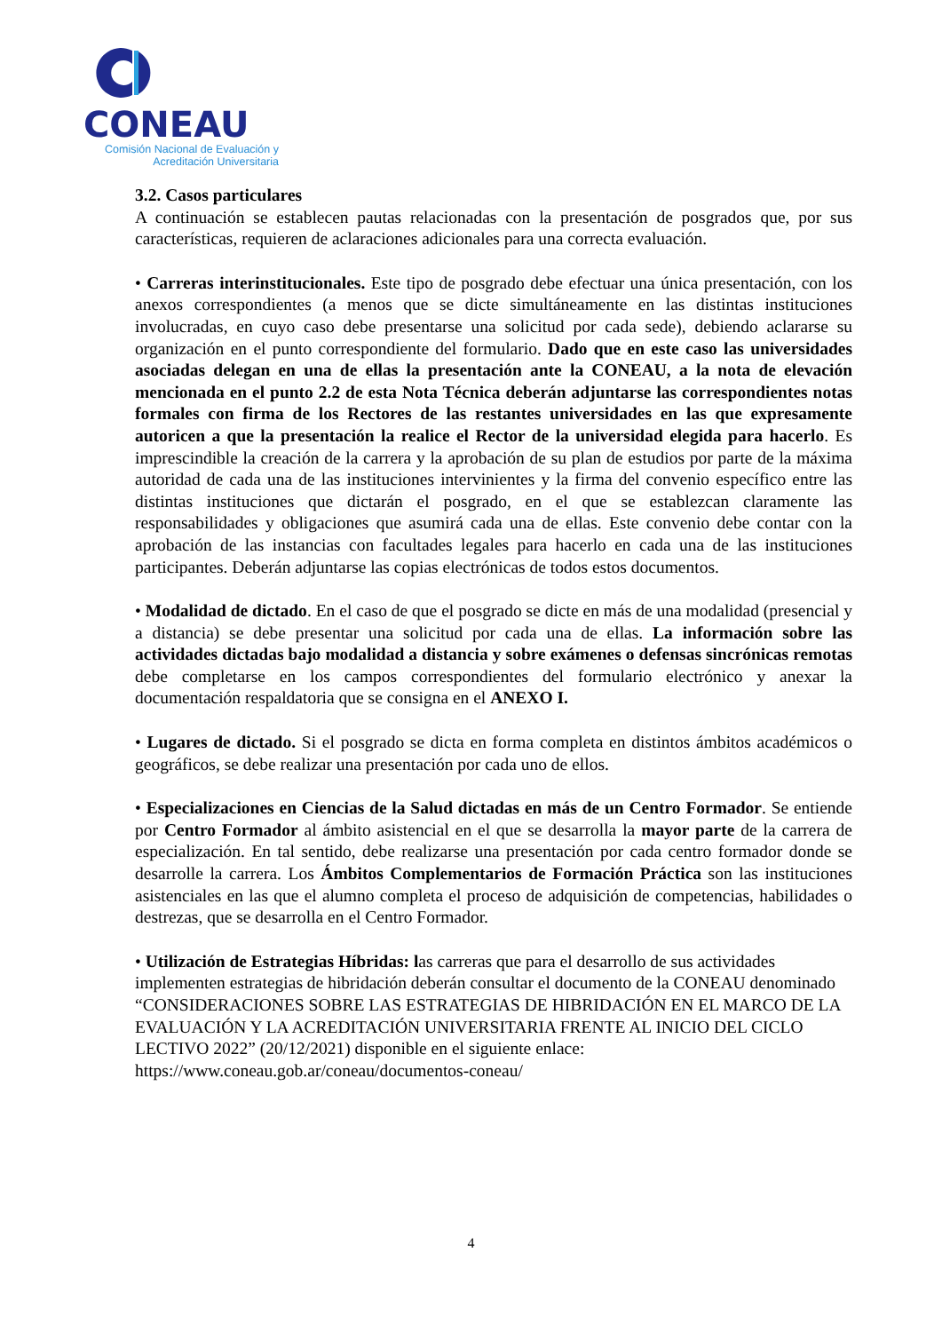CONEAU
Comisión Nacional de Evaluación y
Acreditación Universitaria
3.2. Casos particulares
A continuación se establecen pautas relacionadas con la presentación de posgrados que, por sus características, requieren de aclaraciones adicionales para una correcta evaluación.
• Carreras interinstitucionales. Este tipo de posgrado debe efectuar una única presentación, con los anexos correspondientes (a menos que se dicte simultáneamente en las distintas instituciones involucradas, en cuyo caso debe presentarse una solicitud por cada sede), debiendo aclararse su organización en el punto correspondiente del formulario. Dado que en este caso las universidades asociadas delegan en una de ellas la presentación ante la CONEAU, a la nota de elevación mencionada en el punto 2.2 de esta Nota Técnica deberán adjuntarse las correspondientes notas formales con firma de los Rectores de las restantes universidades en las que expresamente autoricen a que la presentación la realice el Rector de la universidad elegida para hacerlo. Es imprescindible la creación de la carrera y la aprobación de su plan de estudios por parte de la máxima autoridad de cada una de las instituciones intervinientes y la firma del convenio específico entre las distintas instituciones que dictarán el posgrado, en el que se establezcan claramente las responsabilidades y obligaciones que asumirá cada una de ellas. Este convenio debe contar con la aprobación de las instancias con facultades legales para hacerlo en cada una de las instituciones participantes. Deberán adjuntarse las copias electrónicas de todos estos documentos.
• Modalidad de dictado. En el caso de que el posgrado se dicte en más de una modalidad (presencial y a distancia) se debe presentar una solicitud por cada una de ellas. La información sobre las actividades dictadas bajo modalidad a distancia y sobre exámenes o defensas sincrónicas remotas debe completarse en los campos correspondientes del formulario electrónico y anexar la documentación respaldatoria que se consigna en el ANEXO I.
• Lugares de dictado. Si el posgrado se dicta en forma completa en distintos ámbitos académicos o geográficos, se debe realizar una presentación por cada uno de ellos.
• Especializaciones en Ciencias de la Salud dictadas en más de un Centro Formador. Se entiende por Centro Formador al ámbito asistencial en el que se desarrolla la mayor parte de la carrera de especialización. En tal sentido, debe realizarse una presentación por cada centro formador donde se desarrolle la carrera. Los Ámbitos Complementarios de Formación Práctica son las instituciones asistenciales en las que el alumno completa el proceso de adquisición de competencias, habilidades o destrezas, que se desarrolla en el Centro Formador.
• Utilización de Estrategias Híbridas: las carreras que para el desarrollo de sus actividades implementen estrategias de hibridación deberán consultar el documento de la CONEAU denominado “CONSIDERACIONES SOBRE LAS ESTRATEGIAS DE HIBRIDACIÓN EN EL MARCO DE LA EVALUACIÓN Y LA ACREDITACIÓN UNIVERSITARIA FRENTE AL INICIO DEL CICLO LECTIVO 2022” (20/12/2021) disponible en el siguiente enlace: https://www.coneau.gob.ar/coneau/documentos-coneau/
4